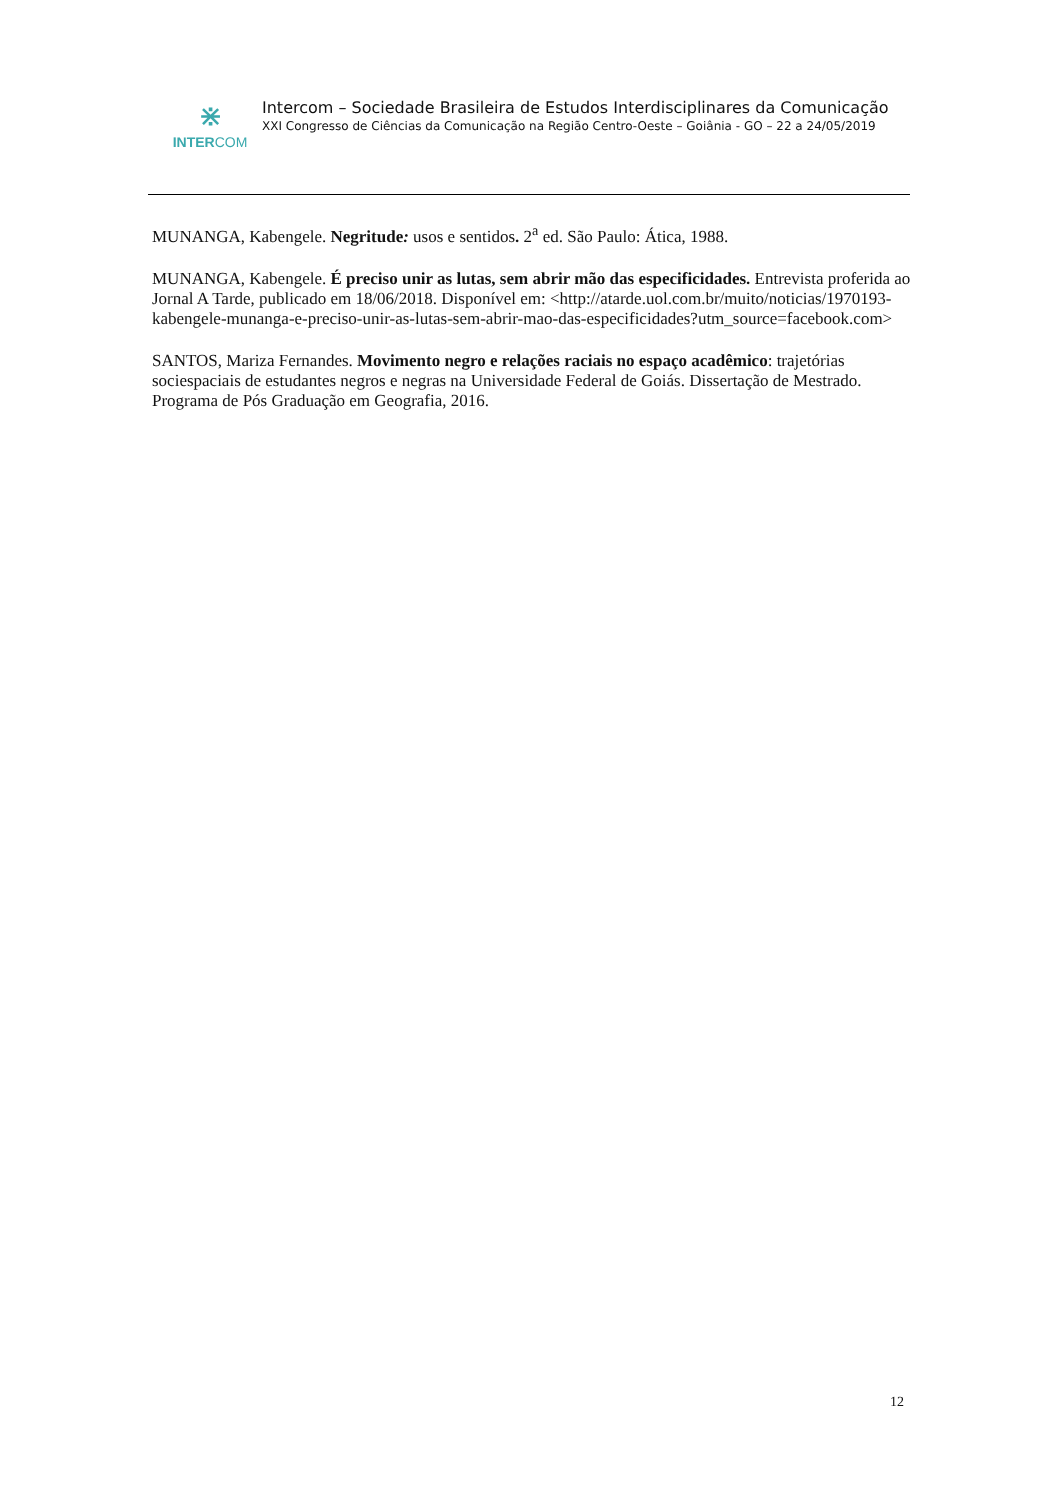⋇
INTERCOM
Intercom – Sociedade Brasileira de Estudos Interdisciplinares da Comunicação
XXI Congresso de Ciências da Comunicação na Região Centro-Oeste – Goiânia - GO – 22 a 24/05/2019
MUNANGA, Kabengele. Negritude: usos e sentidos. 2<sup>a</sup> ed. São Paulo: Ática, 1988.
MUNANGA, Kabengele. É preciso unir as lutas, sem abrir mão das especificidades. Entrevista proferida ao Jornal A Tarde, publicado em 18/06/2018. Disponível em: <http://atarde.uol.com.br/muito/noticias/1970193-kabengele-munanga-e-preciso-unir-as-lutas-sem-abrir-mao-das-especificidades?utm_source=facebook.com>
SANTOS, Mariza Fernandes. Movimento negro e relações raciais no espaço acadêmico: trajetórias sociespaciais de estudantes negros e negras na Universidade Federal de Goiás. Dissertação de Mestrado. Programa de Pós Graduação em Geografia, 2016.
12